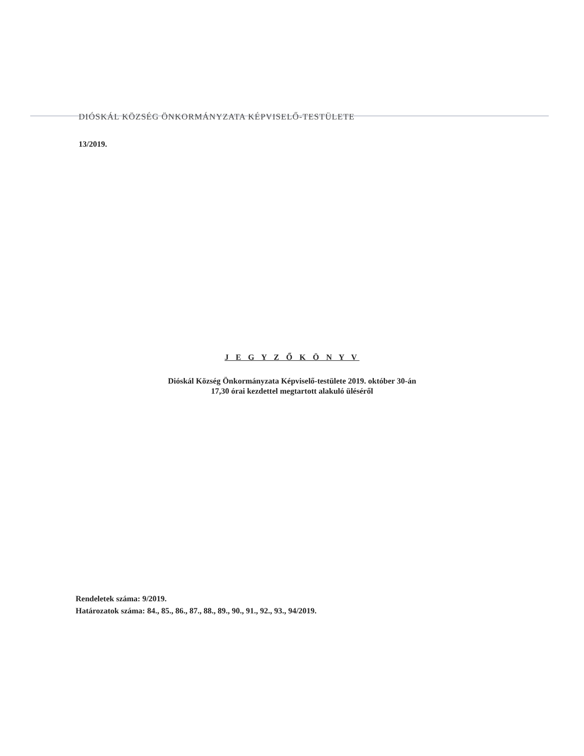DIÓSKÁL KÖZSÉG ÖNKORMÁNYZATA KÉPVISELŐ-TESTÜLETE
13/2019.
J E G Y Z Ő K Ö N Y V
Dióskál Község Önkormányzata Képviselő-testülete 2019. október 30-án
17,30 órai kezdettel megtartott alakuló üléséről
Rendeletek száma: 9/2019.
Határozatok száma: 84., 85., 86., 87., 88., 89., 90., 91., 92., 93., 94/2019.